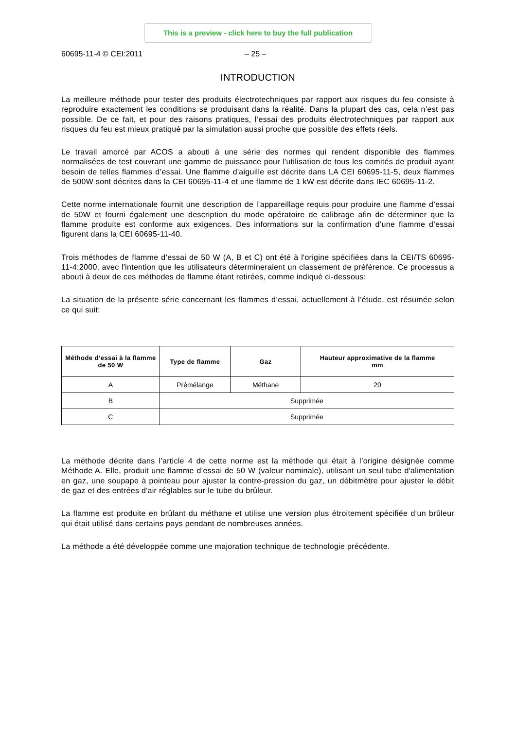This is a preview - click here to buy the full publication
60695-11-4 © CEI:2011 – 25 –
INTRODUCTION
La meilleure méthode pour tester des produits électrotechniques par rapport aux risques du feu consiste à reproduire exactement les conditions se produisant dans la réalité. Dans la plupart des cas, cela n’est pas possible. De ce fait, et pour des raisons pratiques, l’essai des produits électrotechniques par rapport aux risques du feu est mieux pratiqué par la simulation aussi proche que possible des effets réels.
Le travail amorcé par ACOS a abouti à une série des normes qui rendent disponible des flammes normalisées de test couvrant une gamme de puissance pour l'utilisation de tous les comités de produit ayant besoin de telles flammes d’essai. Une flamme d'aiguille est décrite dans LA CEI 60695-11-5, deux flammes de 500W sont décrites dans la CEI 60695-11-4 et une flamme de 1 kW est décrite dans IEC 60695-11-2.
Cette norme internationale fournit une description de l’appareillage requis pour produire une flamme d’essai de 50W et fourni également une description du mode opératoire de calibrage afin de déterminer que la flamme produite est conforme aux exigences. Des informations sur la confirmation d’une flamme d’essai figurent dans la CEI 60695-11-40.
Trois méthodes de flamme d’essai de 50 W (A, B et C) ont été à l'origine spécifiées dans la CEI/TS 60695-11-4:2000, avec l'intention que les utilisateurs détermineraient un classement de préférence. Ce processus a abouti à deux de ces méthodes de flamme étant retirées, comme indiqué ci-dessous:
La situation de la présente série concernant les flammes d’essai, actuellement à l’étude, est résumée selon ce qui suit:
| Méthode d’essai à la flamme de 50 W | Type de flamme | Gaz | Hauteur approximative de la flamme mm |
| --- | --- | --- | --- |
| A | Prémélange | Méthane | 20 |
| B | Supprimée | | |
| C | Supprimée | | |
La méthode décrite dans l’article 4 de cette norme est la méthode qui était à l’origine désignée comme Méthode A. Elle, produit une flamme d’essai de 50 W (valeur nominale), utilisant un seul tube d'alimentation en gaz, une soupape à pointeau pour ajuster la contre-pression du gaz, un débitmètre pour ajuster le débit de gaz et des entrées d'air réglables sur le tube du brûleur.
La flamme est produite en brûlant du méthane et utilise une version plus étroitement spécifiée d’un brûleur qui était utilisé dans certains pays pendant de nombreuses années.
La méthode a été développée comme une majoration technique de technologie précédente.